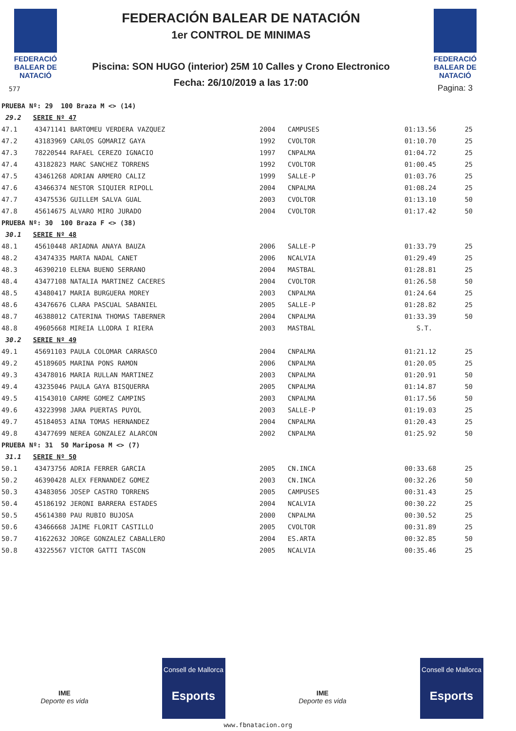FEDERACIÓ
BALEAR DE
NATACIÓ
577
FEDERACIÓN BALEAR DE NATACIÓN
1er CONTROL DE MINIMAS
Piscina: SON HUGO (interior) 25M 10 Calles y Crono Electronico
Fecha: 26/10/2019 a las 17:00
FEDERACIÓ
BALEAR DE
NATACIÓ
Pagina: 3
| PRUEBA Nº: 29 100 Braza M <> (14) | | | | | |
| 29.2 SERIE Nº 47 | | | | | |
| 47.1 | 43471141 BARTOMEU VERDERA VAZQUEZ | 2004 | CAMPUSES | 01:13.56 | 25 |
| 47.2 | 43183969 CARLOS GOMARIZ GAYA | 1992 | CVOLTOR | 01:10.70 | 25 |
| 47.3 | 78220544 RAFAEL CEREZO IGNACIO | 1997 | CNPALMA | 01:04.72 | 25 |
| 47.4 | 43182823 MARC SANCHEZ TORRENS | 1992 | CVOLTOR | 01:00.45 | 25 |
| 47.5 | 43461268 ADRIAN ARMERO CALIZ | 1999 | SALLE-P | 01:03.76 | 25 |
| 47.6 | 43466374 NESTOR SIQUIER RIPOLL | 2004 | CNPALMA | 01:08.24 | 25 |
| 47.7 | 43475536 GUILLEM SALVA GUAL | 2003 | CVOLTOR | 01:13.10 | 50 |
| 47.8 | 45614675 ALVARO MIRO JURADO | 2004 | CVOLTOR | 01:17.42 | 50 |
| PRUEBA Nº: 30 100 Braza F <> (38) | | | | | |
| 30.1 SERIE Nº 48 | | | | | |
| 48.1 | 45610448 ARIADNA ANAYA BAUZA | 2006 | SALLE-P | 01:33.79 | 25 |
| 48.2 | 43474335 MARTA NADAL CANET | 2006 | NCALVIA | 01:29.49 | 25 |
| 48.3 | 46390210 ELENA BUENO SERRANO | 2004 | MASTBAL | 01:28.81 | 25 |
| 48.4 | 43477108 NATALIA MARTINEZ CACERES | 2004 | CVOLTOR | 01:26.58 | 50 |
| 48.5 | 43480417 MARIA BURGUERA MOREY | 2003 | CNPALMA | 01:24.64 | 25 |
| 48.6 | 43476676 CLARA PASCUAL SABANIEL | 2005 | SALLE-P | 01:28.82 | 25 |
| 48.7 | 46388012 CATERINA THOMAS TABERNER | 2004 | CNPALMA | 01:33.39 | 50 |
| 48.8 | 49605668 MIREIA LLODRA I RIERA | 2003 | MASTBAL | S.T. | |
| 30.2 SERIE Nº 49 | | | | | |
| 49.1 | 45691103 PAULA COLOMAR CARRASCO | 2004 | CNPALMA | 01:21.12 | 25 |
| 49.2 | 45189605 MARINA PONS RAMON | 2006 | CNPALMA | 01:20.05 | 25 |
| 49.3 | 43478016 MARIA RULLAN MARTINEZ | 2003 | CNPALMA | 01:20.91 | 50 |
| 49.4 | 43235046 PAULA GAYA BISQUERRA | 2005 | CNPALMA | 01:14.87 | 50 |
| 49.5 | 41543010 CARME GOMEZ CAMPINS | 2003 | CNPALMA | 01:17.56 | 50 |
| 49.6 | 43223998 JARA PUERTAS PUYOL | 2003 | SALLE-P | 01:19.03 | 25 |
| 49.7 | 45184053 AINA TOMAS HERNANDEZ | 2004 | CNPALMA | 01:20.43 | 25 |
| 49.8 | 43477699 NEREA GONZALEZ ALARCON | 2002 | CNPALMA | 01:25.92 | 50 |
| PRUEBA Nº: 31 50 Mariposa M <> (7) | | | | | |
| 31.1 SERIE Nº 50 | | | | | |
| 50.1 | 43473756 ADRIA FERRER GARCIA | 2005 | CN.INCA | 00:33.68 | 25 |
| 50.2 | 46390428 ALEX FERNANDEZ GOMEZ | 2003 | CN.INCA | 00:32.26 | 50 |
| 50.3 | 43483056 JOSEP CASTRO TORRENS | 2005 | CAMPUSES | 00:31.43 | 25 |
| 50.4 | 45186192 JERONI BARRERA ESTADES | 2004 | NCALVIA | 00:30.22 | 25 |
| 50.5 | 45614380 PAU RUBIO BUJOSA | 2000 | CNPALMA | 00:30.52 | 25 |
| 50.6 | 43466668 JAIME FLORIT CASTILLO | 2005 | CVOLTOR | 00:31.89 | 25 |
| 50.7 | 41622632 JORGE GONZALEZ CABALLERO | 2004 | ES.ARTA | 00:32.85 | 50 |
| 50.8 | 43225567 VICTOR GATTI TASCON | 2005 | NCALVIA | 00:35.46 | 25 |
IME
Deporte es vida
Consell de Mallorca
Esports
IME
Deporte es vida
Consell de Mallorca
Esports
www.fbnatacion.org